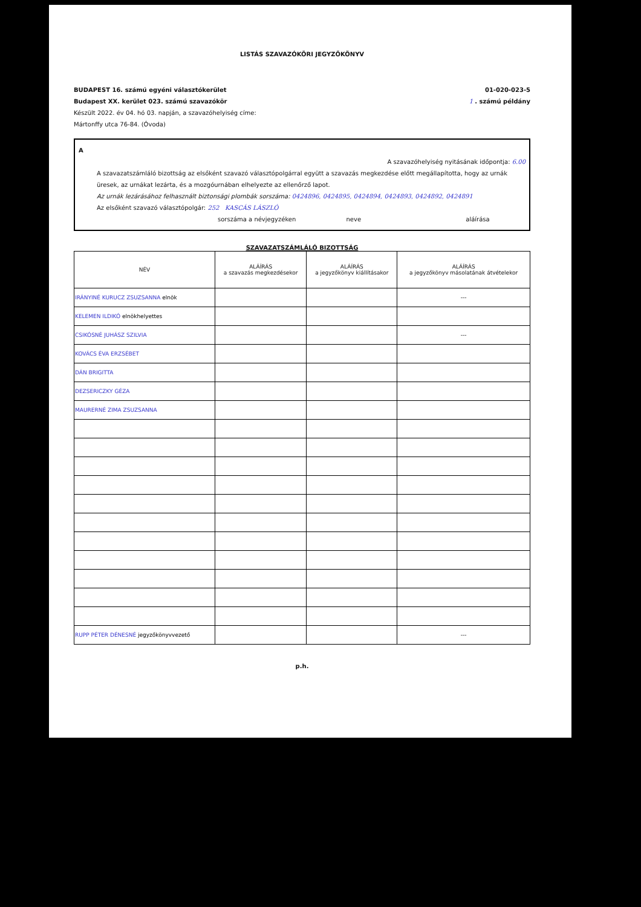LISTÁS SZAVAZÓKÖRI JEGYZŐKÖNYV
BUDAPEST 16. számú egyéni választókerület
Budapest XX. kerület 023. számú szavazókör
Készült 2022. év 04. hó 03. napján, a szavazóhelyiség címe:
Mártonffy utca 76-84. (Óvoda)
01-020-023-5
1 . számú példány
A
A szavazóhelyiség nyitásának időpontja: 6.00
A szavazatszámláló bizottság az elsőként szavazó választópolgárral együtt a szavazás megkezdése előtt megállapította, hogy az urnák üresek, az urnákat lezárta, és a mozgóurnában elhelyezte az ellenőrző lapot.
Az urnák lezárásához felhasznált biztonsági plombák sorszáma: 0424896, 0424895, 0424894, 0424893, 0424892, 0424891
Az elsőként szavazó választópolgár: 252 KASCÁS LÁSZLÓ
sorszáma a névjegyzéken neve aláírása
SZAVAZATSZÁMLÁLÓ BIZOTTSÁG
| NÉV | ALÁÍRÁS a szavazás megkezdésekor | ALÁÍRÁS a jegyzőkönyv kiállításakor | ALÁÍRÁS a jegyzőkönyv másolatának átvételekor |
| --- | --- | --- | --- |
| IRÁNYINÉ KURUCZ ZSUZSANNA elnök | | | --- |
| KELEMEN ILDIKÓ elnökhelyettes | | | |
| CSIKÓSNÉ JUHÁSZ SZILVIA | | | --- |
| KOVÁCS ÉVA ERZSÉBET | | | |
| DÁN BRIGITTA | | | |
| DEZSERICZKY GÉZA | | | |
| MAURERNÉ ZIMA ZSUZSANNA | | | |
| RUPP PÉTER DÉNESNÉ jegyzőkönyvvezető | | | --- |
p.h.